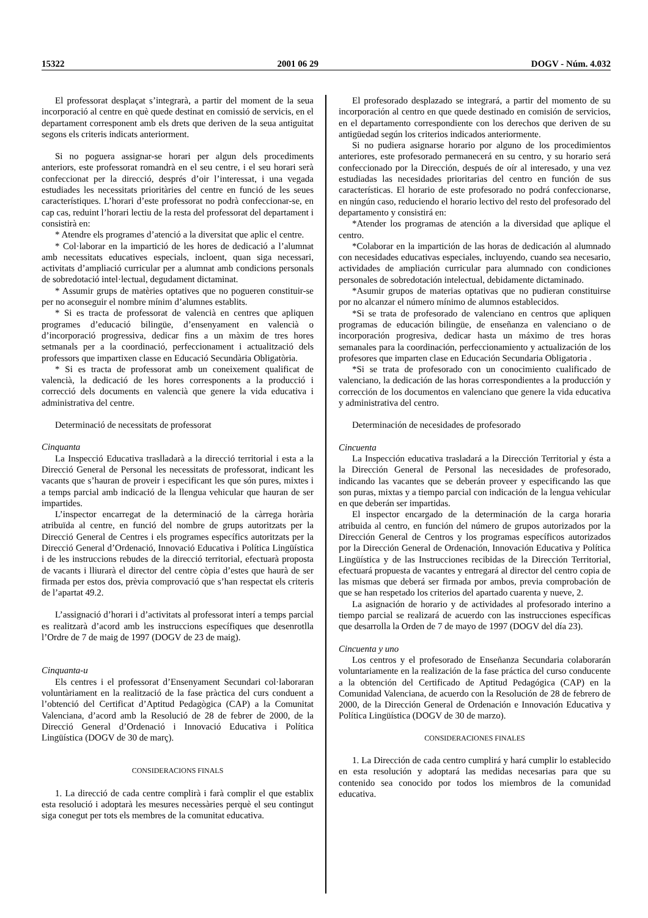15322 2001 06 29 DOGV - Núm. 4.032
El professorat desplaçat s’integrarà, a partir del moment de la seua incorporació al centre en què quede destinat en comissió de servicis, en el departament corresponent amb els drets que deriven de la seua antiguitat segons els criteris indicats anteriorment.
Si no poguera assignar-se horari per algun dels procediments anteriors, este professorat romandrà en el seu centre, i el seu horari serà confeccionat per la direcció, després d’oir l’interessat, i una vegada estudiades les necessitats prioritàries del centre en funció de les seues característiques. L’horari d’este professorat no podrà confeccionar-se, en cap cas, reduint l’horari lectiu de la resta del professorat del departament i consistirà en:
* Atendre els programes d’atenció a la diversitat que aplic el centre.
* Col·laborar en la impartició de les hores de dedicació a l’alumnat amb necessitats educatives especials, incloent, quan siga necessari, activitats d’ampliació curricular per a alumnat amb condicions personals de sobredotació intel·lectual, degudament dictaminat.
* Assumir grups de matèries optatives que no pogueren constituir-se per no aconseguir el nombre mínim d’alumnes establits.
* Si es tracta de professorat de valencià en centres que apliquen programes d’educació bilingüe, d’ensenyament en valencià o d’incorporació progressiva, dedicar fins a un màxim de tres hores setmanals per a la coordinació, perfeccionament i actualització dels professors que impartixen classe en Educació Secundària Obligatòria.
* Si es tracta de professorat amb un coneixement qualificat de valencià, la dedicació de les hores corresponents a la producció i correcció dels documents en valencià que genere la vida educativa i administrativa del centre.
Determinació de necessitats de professorat
Cinquanta
La Inspecció Educativa traslladarà a la direcció territorial i esta a la Direcció General de Personal les necessitats de professorat, indicant les vacants que s’hauran de proveir i especificant les que són pures, mixtes i a temps parcial amb indicació de la llengua vehicular que hauran de ser impartides.
L’inspector encarregat de la determinació de la càrrega horària atribuïda al centre, en funció del nombre de grups autoritzats per la Direcció General de Centres i els programes específics autoritzats per la Direcció General d’Ordenació, Innovació Educativa i Política Lingüística i de les instruccions rebudes de la direcció territorial, efectuarà proposta de vacants i lliurarà el director del centre còpia d’estes que haurà de ser firmada per estos dos, prèvia comprovació que s’han respectat els criteris de l’apartat 49.2.
L’assignació d’horari i d’activitats al professorat interí a temps parcial es realitzarà d’acord amb les instruccions específiques que desenrotlla l’Ordre de 7 de maig de 1997 (DOGV de 23 de maig).
Cinquanta-u
Els centres i el professorat d’Ensenyament Secundari col·laboraran voluntàriament en la realització de la fase pràctica del curs conduent a l’obtenció del Certificat d’Aptitud Pedagògica (CAP) a la Comunitat Valenciana, d’acord amb la Resolució de 28 de febrer de 2000, de la Direcció General d’Ordenació i Innovació Educativa i Política Lingüística (DOGV de 30 de març).
CONSIDERACIONS FINALS
1. La direcció de cada centre complirà i farà complir el que establix esta resolució i adoptarà les mesures necessàries perquè el seu contingut siga conegut per tots els membres de la comunitat educativa.
El profesorado desplazado se integrará, a partir del momento de su incorporación al centro en que quede destinado en comisión de servicios, en el departamento correspondiente con los derechos que deriven de su antigüedad según los criterios indicados anteriormente.
Si no pudiera asignarse horario por alguno de los procedimientos anteriores, este profesorado permanecerá en su centro, y su horario será confeccionado por la Dirección, después de oír al interesado, y una vez estudiadas las necesidades prioritarias del centro en función de sus características. El horario de este profesorado no podrá confeccionarse, en ningún caso, reduciendo el horario lectivo del resto del profesorado del departamento y consistirá en:
*Atender los programas de atención a la diversidad que aplique el centro.
*Colaborar en la impartición de las horas de dedicación al alumnado con necesidades educativas especiales, incluyendo, cuando sea necesario, actividades de ampliación curricular para alumnado con condiciones personales de sobredotación intelectual, debidamente dictaminado.
*Asumir grupos de materias optativas que no pudieran constituirse por no alcanzar el número mínimo de alumnos establecidos.
*Si se trata de profesorado de valenciano en centros que apliquen programas de educación bilingüe, de enseñanza en valenciano o de incorporación progresiva, dedicar hasta un máximo de tres horas semanales para la coordinación, perfeccionamiento y actualización de los profesores que imparten clase en Educación Secundaria Obligatoria .
*Si se trata de profesorado con un conocimiento cualificado de valenciano, la dedicación de las horas correspondientes a la producción y corrección de los documentos en valenciano que genere la vida educativa y administrativa del centro.
Determinación de necesidades de profesorado
Cincuenta
La Inspección educativa trasladará a la Dirección Territorial y ésta a la Dirección General de Personal las necesidades de profesorado, indicando las vacantes que se deberán proveer y especificando las que son puras, mixtas y a tiempo parcial con indicación de la lengua vehicular en que deberán ser impartidas.
El inspector encargado de la determinación de la carga horaria atribuida al centro, en función del número de grupos autorizados por la Dirección General de Centros y los programas específicos autorizados por la Dirección General de Ordenación, Innovación Educativa y Política Lingüística y de las Instrucciones recibidas de la Dirección Territorial, efectuará propuesta de vacantes y entregará al director del centro copia de las mismas que deberá ser firmada por ambos, previa comprobación de que se han respetado los criterios del apartado cuarenta y nueve, 2.
La asignación de horario y de actividades al profesorado interino a tiempo parcial se realizará de acuerdo con las instrucciones específicas que desarrolla la Orden de 7 de mayo de 1997 (DOGV del día 23).
Cincuenta y uno
Los centros y el profesorado de Enseñanza Secundaria colaborarán voluntariamente en la realización de la fase práctica del curso conducente a la obtención del Certificado de Aptitud Pedagógica (CAP) en la Comunidad Valenciana, de acuerdo con la Resolución de 28 de febrero de 2000, de la Dirección General de Ordenación e Innovación Educativa y Política Lingüística (DOGV de 30 de marzo).
CONSIDERACIONES FINALES
1. La Dirección de cada centro cumplirá y hará cumplir lo establecido en esta resolución y adoptará las medidas necesarias para que su contenido sea conocido por todos los miembros de la comunidad educativa.